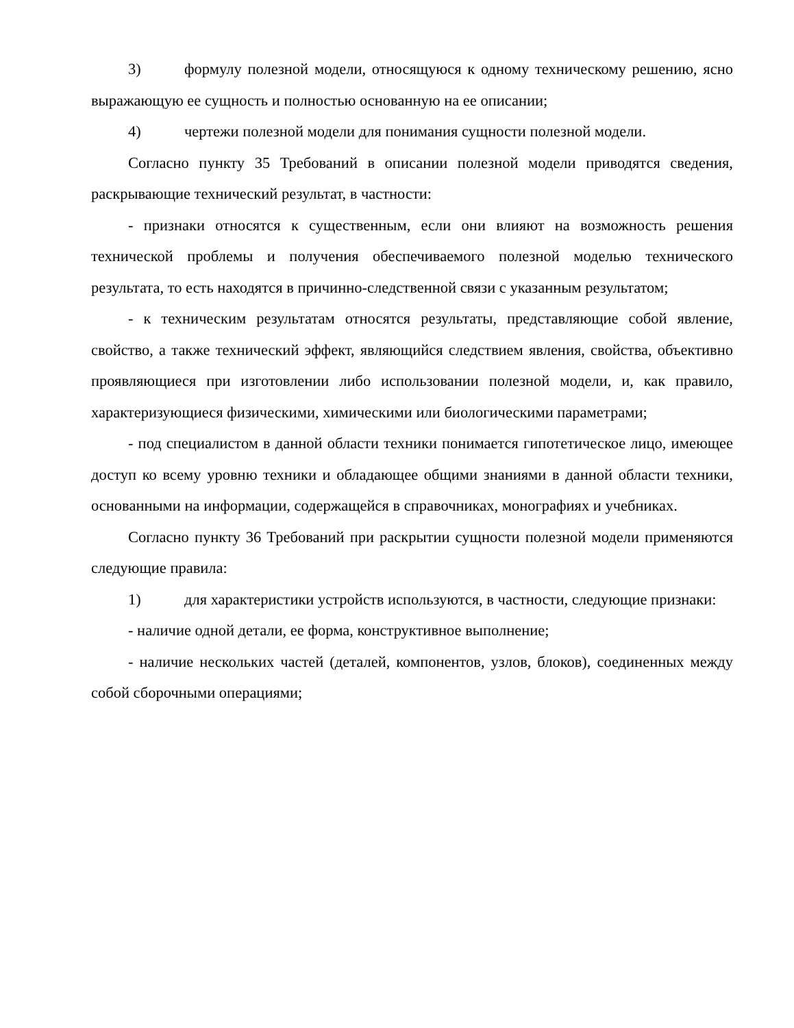3) формулу полезной модели, относящуюся к одному техническому решению, ясно выражающую ее сущность и полностью основанную на ее описании;
4) чертежи полезной модели для понимания сущности полезной модели.
Согласно пункту 35 Требований в описании полезной модели приводятся сведения, раскрывающие технический результат, в частности:
- признаки относятся к существенным, если они влияют на возможность решения технической проблемы и получения обеспечиваемого полезной моделью технического результата, то есть находятся в причинно-следственной связи с указанным результатом;
- к техническим результатам относятся результаты, представляющие собой явление, свойство, а также технический эффект, являющийся следствием явления, свойства, объективно проявляющиеся при изготовлении либо использовании полезной модели, и, как правило, характеризующиеся физическими, химическими или биологическими параметрами;
- под специалистом в данной области техники понимается гипотетическое лицо, имеющее доступ ко всему уровню техники и обладающее общими знаниями в данной области техники, основанными на информации, содержащейся в справочниках, монографиях и учебниках.
Согласно пункту 36 Требований при раскрытии сущности полезной модели применяются следующие правила:
1) для характеристики устройств используются, в частности, следующие признаки:
- наличие одной детали, ее форма, конструктивное выполнение;
- наличие нескольких частей (деталей, компонентов, узлов, блоков), соединенных между собой сборочными операциями;